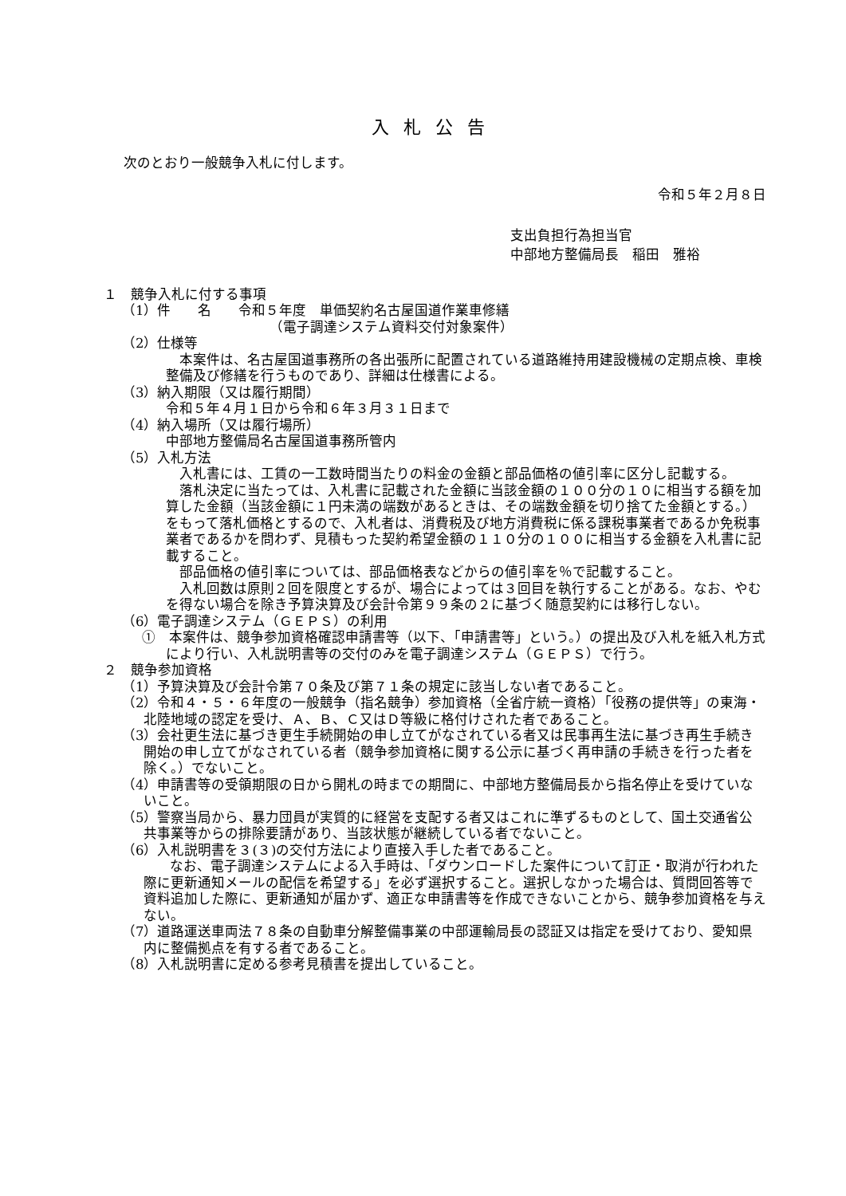入札公告
次のとおり一般競争入札に付します。
令和５年２月８日
支出負担行為担当官
中部地方整備局長　稲田　雅裕
１　競争入札に付する事項
（1）件　　名　　令和５年度　単価契約名古屋国道作業車修繕
（電子調達システム資料交付対象案件）
（2）仕様等
本案件は、名古屋国道事務所の各出張所に配置されている道路維持用建設機械の定期点検、車検整備及び修繕を行うものであり、詳細は仕様書による。
（3）納入期限（又は履行期間）
令和５年４月１日から令和６年３月３１日まで
（4）納入場所（又は履行場所）
中部地方整備局名古屋国道事務所管内
（5）入札方法
入札書には、工賃の一工数時間当たりの料金の金額と部品価格の値引率に区分し記載する。
落札決定に当たっては、入札書に記載された金額に当該金額の１００分の１０に相当する額を加算した金額（当該金額に１円未満の端数があるときは、その端数金額を切り捨てた金額とする。）をもって落札価格とするので、入札者は、消費税及び地方消費税に係る課税事業者であるか免税事業者であるかを問わず、見積もった契約希望金額の１１０分の１００に相当する金額を入札書に記載すること。
部品価格の値引率については、部品価格表などからの値引率を％で記載すること。
入札回数は原則２回を限度とするが、場合によっては３回目を執行することがある。なお、やむを得ない場合を除き予算決算及び会計令第９９条の２に基づく随意契約には移行しない。
（6）電子調達システム（ＧＥＰＳ）の利用
①　本案件は、競争参加資格確認申請書等（以下、「申請書等」という。）の提出及び入札を紙入札方式により行い、入札説明書等の交付のみを電子調達システム（ＧＥＰＳ）で行う。
２　競争参加資格
（1）予算決算及び会計令第７０条及び第７１条の規定に該当しない者であること。
（2）令和４・５・６年度の一般競争（指名競争）参加資格（全省庁統一資格）「役務の提供等」の東海・北陸地域の認定を受け、Ａ、Ｂ、Ｃ又はＤ等級に格付けされた者であること。
（3）会社更生法に基づき更生手続開始の申し立てがなされている者又は民事再生法に基づき再生手続き開始の申し立てがなされている者（競争参加資格に関する公示に基づく再申請の手続きを行った者を除く。）でないこと。
（4）申請書等の受領期限の日から開札の時までの期間に、中部地方整備局長から指名停止を受けていないこと。
（5）警察当局から、暴力団員が実質的に経営を支配する者又はこれに準ずるものとして、国土交通省公共事業等からの排除要請があり、当該状態が継続している者でないこと。
（6）入札説明書を３(３)の交付方法により直接入手した者であること。
なお、電子調達システムによる入手時は、「ダウンロードした案件について訂正・取消が行われた際に更新通知メールの配信を希望する」を必ず選択すること。選択しなかった場合は、質問回答等で資料追加した際に、更新通知が届かず、適正な申請書等を作成できないことから、競争参加資格を与えない。
（7）道路運送車両法７８条の自動車分解整備事業の中部運輸局長の認証又は指定を受けており、愛知県内に整備拠点を有する者であること。
（8）入札説明書に定める参考見積書を提出していること。